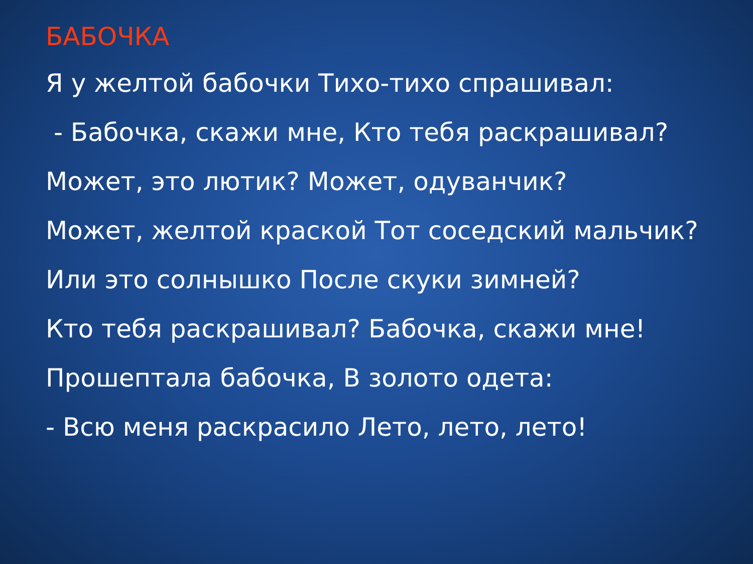БАБОЧКА
Я у желтой бабочки Тихо-тихо спрашивал:
- Бабочка, скажи мне, Кто тебя раскрашивал?
Может, это лютик? Может, одуванчик?
Может, желтой краской Тот соседский мальчик?
Или это солнышко После скуки зимней?
Кто тебя раскрашивал? Бабочка, скажи мне!
Прошептала бабочка, В золото одета:
- Всю меня раскрасило Лето, лето, лето!